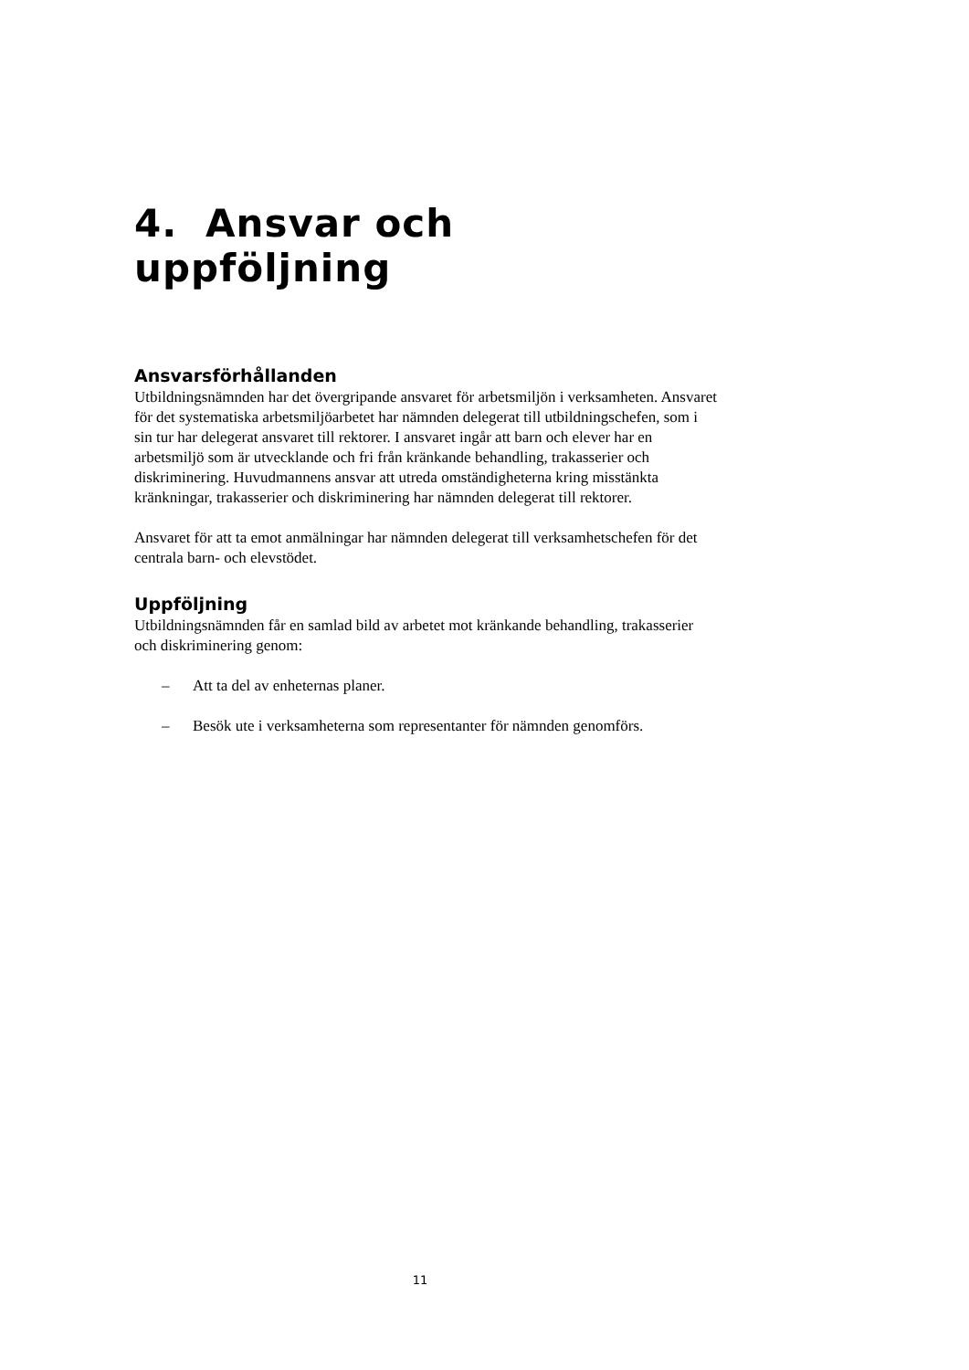4. Ansvar och uppföljning
Ansvarsförhållanden
Utbildningsnämnden har det övergripande ansvaret för arbetsmiljön i verksamheten. Ansvaret för det systematiska arbetsmiljöarbetet har nämnden delegerat till utbildningschefen, som i sin tur har delegerat ansvaret till rektorer. I ansvaret ingår att barn och elever har en arbetsmiljö som är utvecklande och fri från kränkande behandling, trakasserier och diskriminering. Huvudmannens ansvar att utreda omständigheterna kring misstänkta kränkningar, trakasserier och diskriminering har nämnden delegerat till rektorer.
Ansvaret för att ta emot anmälningar har nämnden delegerat till verksamhetschefen för det centrala barn- och elevstödet.
Uppföljning
Utbildningsnämnden får en samlad bild av arbetet mot kränkande behandling, trakasserier och diskriminering genom:
– Att ta del av enheternas planer.
– Besök ute i verksamheterna som representanter för nämnden genomförs.
11